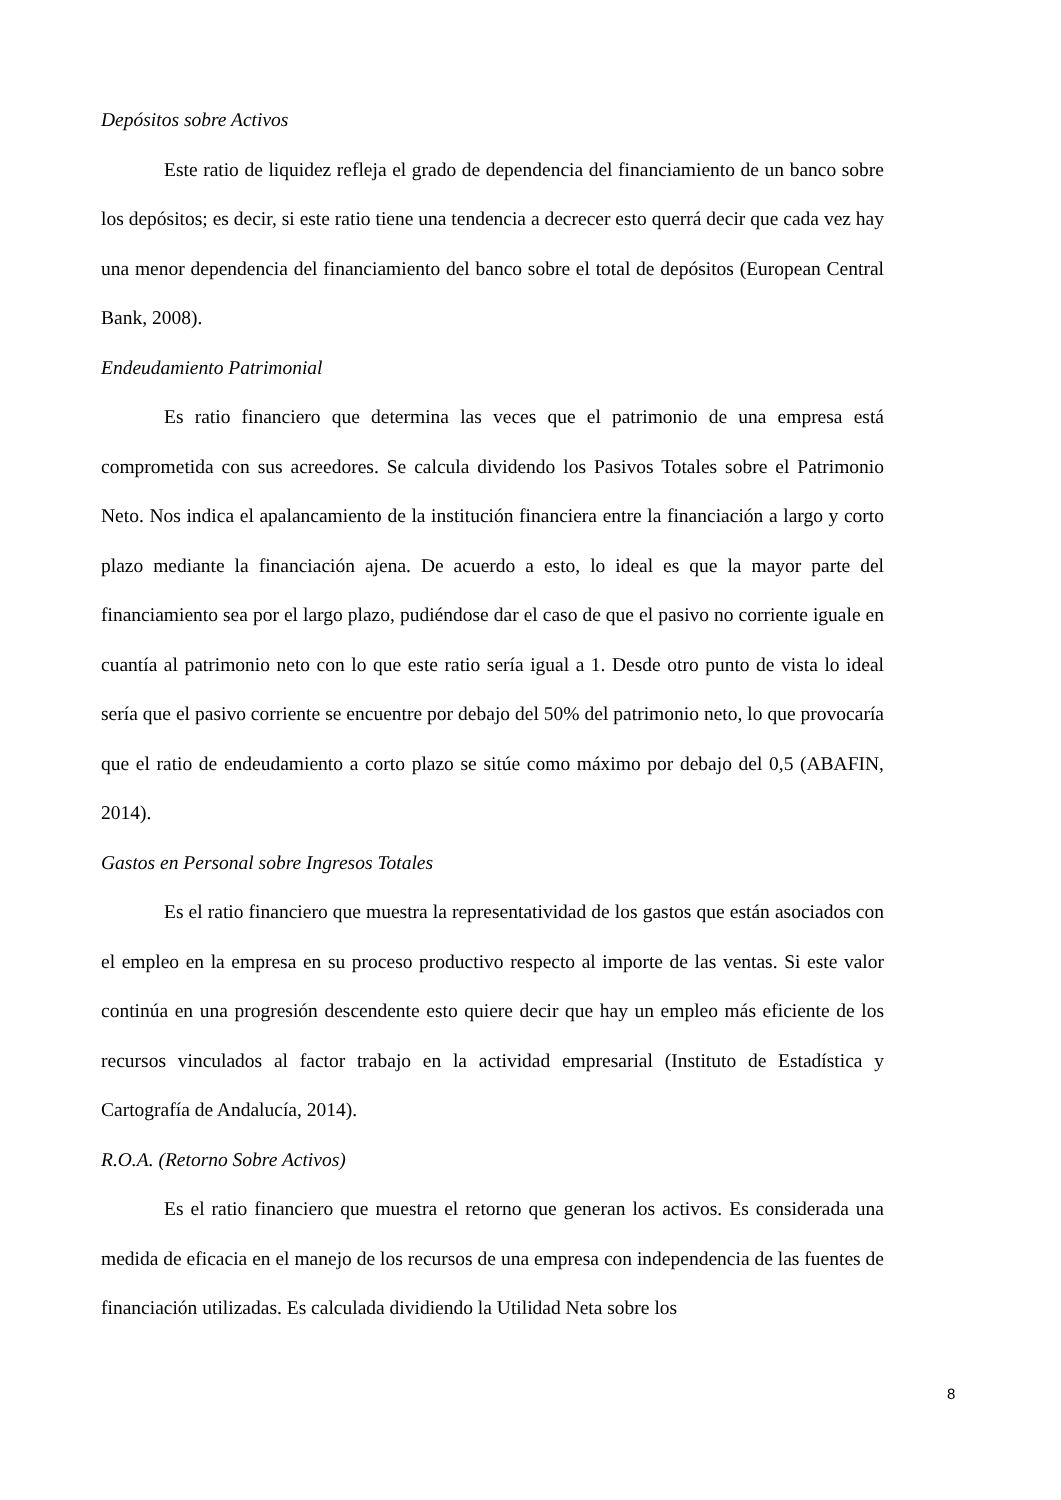Depósitos sobre Activos
Este ratio de liquidez refleja el grado de dependencia del financiamiento de un banco sobre los depósitos; es decir, si este ratio tiene una tendencia a decrecer esto querrá decir que cada vez hay una menor dependencia del financiamiento del banco sobre el total de depósitos (European Central Bank, 2008).
Endeudamiento Patrimonial
Es ratio financiero que determina las veces que el patrimonio de una empresa está comprometida con sus acreedores. Se calcula dividendo los Pasivos Totales sobre el Patrimonio Neto. Nos indica el apalancamiento de la institución financiera entre la financiación a largo y corto plazo mediante la financiación ajena. De acuerdo a esto, lo ideal es que la mayor parte del financiamiento sea por el largo plazo, pudiéndose dar el caso de que el pasivo no corriente iguale en cuantía al patrimonio neto con lo que este ratio sería igual a 1. Desde otro punto de vista lo ideal sería que el pasivo corriente se encuentre por debajo del 50% del patrimonio neto, lo que provocaría que el ratio de endeudamiento a corto plazo se sitúe como máximo por debajo del 0,5 (ABAFIN, 2014).
Gastos en Personal sobre Ingresos Totales
Es el ratio financiero que muestra la representatividad de los gastos que están asociados con el empleo en la empresa en su proceso productivo respecto al importe de las ventas. Si este valor continúa en una progresión descendente esto quiere decir que hay un empleo más eficiente de los recursos vinculados al factor trabajo en la actividad empresarial (Instituto de Estadística y Cartografía de Andalucía, 2014).
R.O.A. (Retorno Sobre Activos)
Es el ratio financiero que muestra el retorno que generan los activos. Es considerada una medida de eficacia en el manejo de los recursos de una empresa con independencia de las fuentes de financiación utilizadas. Es calculada dividiendo la Utilidad Neta sobre los
8